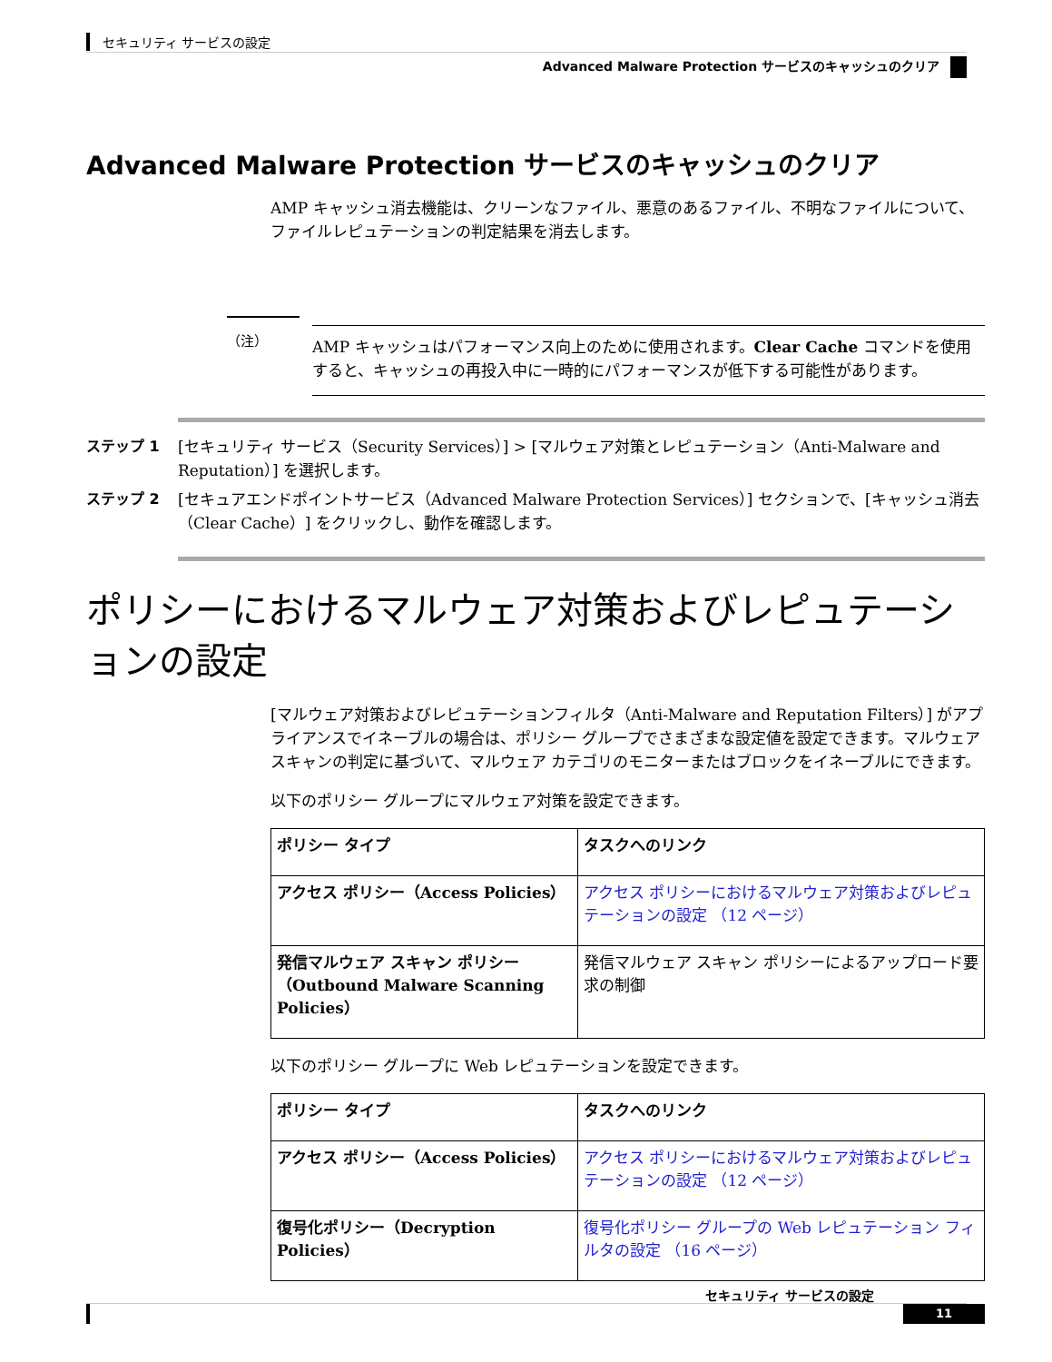セキュリティ サービスの設定
Advanced Malware Protection サービスのキャッシュのクリア
Advanced Malware Protection サービスのキャッシュのクリア
AMP キャッシュ消去機能は、クリーンなファイル、悪意のあるファイル、不明なファイルについて、ファイルレピュテーションの判定結果を消去します。
（注）
AMP キャッシュはパフォーマンス向上のために使用されます。Clear Cache コマンドを使用すると、キャッシュの再投入中に一時的にパフォーマンスが低下する可能性があります。
ステップ 1 [セキュリティ サービス（Security Services）] > [マルウェア対策とレピュテーション（Anti-Malware and Reputation）] を選択します。
ステップ 2 [セキュアエンドポイントサービス（Advanced Malware Protection Services）] セクションで、[キャッシュ消去（Clear Cache）] をクリックし、動作を確認します。
ポリシーにおけるマルウェア対策およびレピュテーションの設定
[マルウェア対策およびレピュテーションフィルタ（Anti-Malware and Reputation Filters）] がアプライアンスでイネーブルの場合は、ポリシー グループでさまざまな設定値を設定できます。マルウェア スキャンの判定に基づいて、マルウェア カテゴリのモニターまたはブロックをイネーブルにできます。
以下のポリシー グループにマルウェア対策を設定できます。
| ポリシー タイプ | タスクへのリンク |
| --- | --- |
| アクセス ポリシー（Access Policies） | アクセス ポリシーにおけるマルウェア対策およびレピュテーションの設定 （12 ページ） |
| 発信マルウェア スキャン ポリシー（Outbound Malware Scanning Policies） | 発信マルウェア スキャン ポリシーによるアップロード要求の制御 |
以下のポリシー グループに Web レピュテーションを設定できます。
| ポリシー タイプ | タスクへのリンク |
| --- | --- |
| アクセス ポリシー（Access Policies） | アクセス ポリシーにおけるマルウェア対策およびレピュテーションの設定 （12 ページ） |
| 復号化ポリシー（Decryption Policies） | 復号化ポリシー グループの Web レピュテーション フィルタの設定 （16 ページ） |
セキュリティ サービスの設定
11